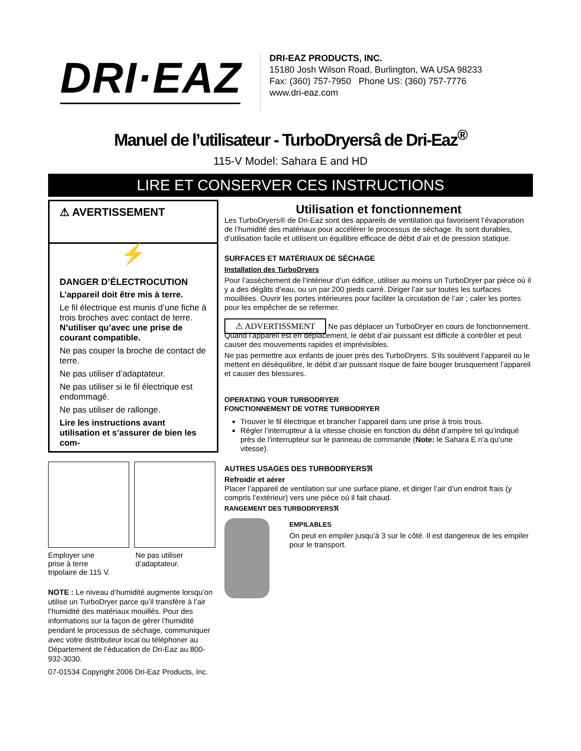DRI·EAZ
DRI-EAZ PRODUCTS, INC.
15180 Josh Wilson Road, Burlington, WA USA 98233
Fax: (360) 757-7950 Phone US: (360) 757-7776
www.dri-eaz.com
Manuel de l’utilisateur - TurboDryersâ de Dri-Eaz<sup>®</sup>
115-V Model: Sahara E and HD
LIRE ET CONSERVER CES INSTRUCTIONS
⚠ AVERTISSEMENT
⚡
DANGER D’ÉLECTROCUTION
L’appareil doit être mis à terre.
Le fil électrique est munis d’une fiche à trois broches avec contact de terre. N’utiliser qu’avec une prise de courant compatible.
Ne pas couper la broche de contact de terre.
Ne pas utiliser d’adaptateur.
Ne pas utiliser si le fil électrique est endommagé.
Ne pas utiliser de rallonge.
Lire les instructions avant utilisation et s’assurer de bien les com-
Employer une prise à terre tripolaire de 115 V. Ne pas utiliser d’adaptateur.
NOTE : Le niveau d’humidité augmente lorsqu’on utilise un TurboDryer parce qu’il transfère à l’air l’humidité des matériaux mouillés. Pour des informations sur la façon de gérer l’humidité pendant le processus de séchage, communiquer avec votre distributeur local ou téléphoner au Département de l’éducation de Dri-Eaz au 800-932-3030.
Utilisation et fonctionnement
Les TurboDryers® de Dri-Eaz sont des appareils de ventilation qui favorisent l’évaporation de l’humidité des matériaux pour accélérer le processus de séchage. Ils sont durables, d’utilisation facile et utilisent un équilibre efficace de débit d’air et de pression statique.
SURFACES ET MATÉRIAUX DE SÉCHAGE
Installation des TurboDryers
Pour l’assèchement de l’intérieur d’un édifice, utiliser au moins un TurboDryer par pièce où il y a des dégâts d’eau, ou un par 200 pieds carré. Diriger l’air sur toutes les surfaces mouillées. Ouvrir les portes intérieures pour faciliter la circulation de l’air ; caler les portes pour les empêcher de se refermer.
⚠ ADVERTISSMENT Ne pas déplacer un TurboDryer en cours de fonctionnement. Quand l’appareil est en déplacement, le débit d’air puissant est difficile à contrôler et peut causer des mouvements rapides et imprévisibles.
Ne pas permettre aux enfants de jouer près des TurboDryers. S’ils soulèvent l’appareil ou le mettent en déséquilibre, le débit d’air puissant risque de faire bouger brusquement l’appareil et causer des blessures.
OPERATING YOUR TURBODRYER
FONCTIONNEMENT DE VOTRE TURBODRYER
Trouver le fil électrique et brancher l’appareil dans une prise à trois trous.
Régler l’interrupteur à la vitesse choisie en fonction du débit d’ampère tel qu’indiqué près de l’interrupteur sur le panneau de commande (Note: le Sahara E n’a qu’une vitesse).
AUTRES USAGES DES TURBODRYERSℜ
Refroidir et aérer
Placer l’appareil de ventilation sur une surface plane, et diriger l’air d’un endroit frais (y compris l’extérieur) vers une pièce où il fait chaud.
RANGEMENT DES TURBODRYERSℜ
EMPILABLES
On peut en empiler jusqu’à 3 sur le côté. Il est dangereux de les empiler pour le transport.
07-01534 Copyright 2006 Dri-Eaz Products, Inc.